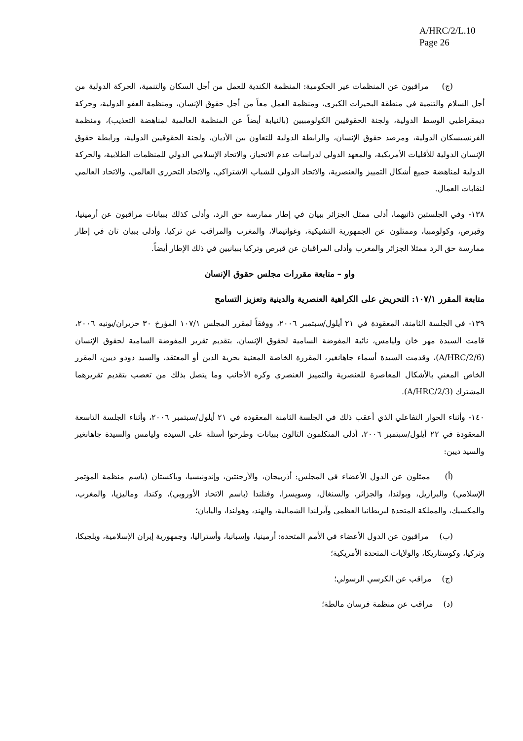A/HRC/2/L.10
Page 26
(ج) مراقبون عن المنظمات غير الحكومية: المنظمة الكندية للعمل من أجل السكان والتنمية، الحركة الدولية من أجل السلام والتنمية في منطقة البحيرات الكبرى، ومنظمة العمل معاً من أجل حقوق الإنسان، ومنظمة العفو الدولية، وحركة ديمقراطيي الوسط الدولية، ولجنة الحقوقيين الكولومبيين (بالنيابة أيضاً عن المنظمة العالمية لمناهضة التعذيب)، ومنظمة الفرنسيسكان الدولية، ومرصد حقوق الإنسان، والرابطة الدولية للتعاون بين الأديان، ولجنة الحقوقيين الدولية، ورابطة حقوق الإنسان الدولية للأقليات الأمريكية، والمعهد الدولي لدراسات عدم الانحياز، والاتحاد الإسلامي الدولي للمنظمات الطلابية، والحركة الدولية لمناهضة جميع أشكال التمييز والعنصرية، والاتحاد الدولي للشباب الاشتراكي، والاتحاد التحرري العالمي، والاتحاد العالمي لنقابات العمال.
١٣٨- وفي الجلستين ذاتيهما، أدلى ممثل الجزائر ببيان في إطار ممارسة حق الرد، وأدلى كذلك ببيانات مراقبون عن أرمينيا، وقبرص، وكولومبيا، وممثلون عن الجمهورية التشيكية، وغواتيمالا، والمغرب والمراقب عن تركيا. وأدلى ببيان ثان في إطار ممارسة حق الرد ممثلا الجزائر والمغرب وأدلى المراقبان عن قبرص وتركيا ببيانيين في ذلك الإطار أيضاً.
واو – متابعة مقررات مجلس حقوق الإنسان
متابعة المقرر ١٠٧/١: التحريض على الكراهية العنصرية والدينية وتعزيز التسامح
١٣٩- في الجلسة الثامنة، المعقودة في ٢١ أيلول/سبتمبر ٢٠٠٦، ووفقاً لمقرر المجلس ١٠٧/١ المؤرخ ٣٠ حزيران/يونيه ٢٠٠٦، قامت السيدة مهر خان وليامس، نائبة المفوضة السامية لحقوق الإنسان، بتقديم تقرير المفوضة السامية لحقوق الإنسان (A/HRC/2/6)، وقدمت السيدة أسماء جاهانغير، المقررة الخاصة المعنية بحرية الدين أو المعتقد، والسيد دودو ديين، المقرر الخاص المعني بالأشكال المعاصرة للعنصرية والتمييز العنصري وكره الأجانب وما يتصل بذلك من تعصب بتقديم تقريرهما المشترك (A/HRC/2/3).
١٤٠- وأثناء الحوار التفاعلي الذي أعقب ذلك في الجلسة الثامنة المعقودة في ٢١ أيلول/سبتمبر ٢٠٠٦، وأثناء الجلسة التاسعة المعقودة في ٢٢ أيلول/سبتمبر ٢٠٠٦، أدلى المتكلمون التالون ببيانات وطرحوا أسئلة على السيدة وليامس والسيدة جاهانغير والسيد ديين:
(أ) ممثلون عن الدول الأعضاء في المجلس: أذربيجان، والأرجنتين، وإندونيسيا، وباكستان (باسم منظمة المؤتمر الإسلامي) والبرازيل، وبولندا، والجزائر، والسنغال، وسويسرا، وفنلندا (باسم الاتحاد الأوروبي)، وكندا، وماليزيا، والمغرب، والمكسيك، والمملكة المتحدة لبريطانيا العظمى وآيرلندا الشمالية، والهند، وهولندا، واليابان؛
(ب) مراقبون عن الدول الأعضاء في الأمم المتحدة: أرمينيا، وإسبانيا، وأستراليا، وجمهورية إيران الإسلامية، وبلجيكا، وتركيا، وكوستاريكا، والولايات المتحدة الأمريكية؛
(ج) مراقب عن الكرسي الرسولي؛
(د) مراقب عن منظمة فرسان مالطة؛